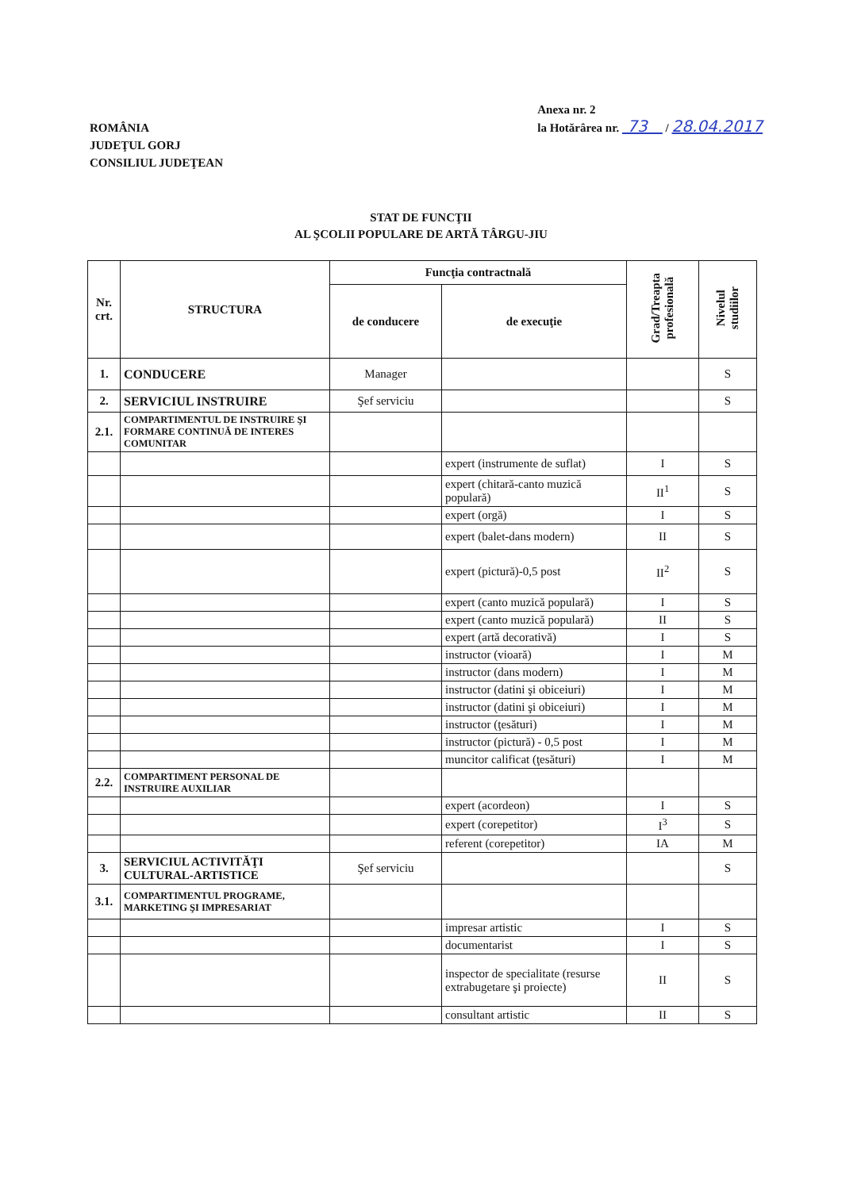ROMÂNIA
JUDEŢUL GORJ
CONSILIUL JUDEŢEAN
Anexa nr. 2
la Hotărârea nr. 73 / 28.04.2017
STAT DE FUNCŢII
AL ŞCOLII POPULARE DE ARTĂ TÂRGU-JIU
| Nr. crt. | STRUCTURA | Funcţia contractnală | | Grad/Treapta profesională | Nivelul studiilor |
| --- | --- | --- | --- | --- | --- |
| | | de conducere | de execuţie | | |
| 1. | CONDUCERE | Manager | | | S |
| 2. | SERVICIUL INSTRUIRE | Şef serviciu | | | S |
| 2.1. | COMPARTIMENTUL DE INSTRUIRE ŞI FORMARE CONTINUĂ DE INTERES COMUNITAR | | | | |
| | | | expert (instrumente de suflat) | I | S |
| | | | expert (chitară-canto muzică populară) | II<sup>1</sup> | S |
| | | | expert (orgă) | I | S |
| | | | expert (balet-dans modern) | II | S |
| | | | expert (pictură)-0,5 post | II<sup>2</sup> | S |
| | | | expert (canto muzică populară) | I | S |
| | | | expert (canto muzică populară) | II | S |
| | | | expert (artă decorativă) | I | S |
| | | | instructor (vioară) | I | M |
| | | | instructor (dans modern) | I | M |
| | | | instructor (datini şi obiceiuri) | I | M |
| | | | instructor (datini şi obiceiuri) | I | M |
| | | | instructor (ţesături) | I | M |
| | | | instructor (pictură) - 0,5 post | I | M |
| | | | muncitor calificat (ţesături) | I | M |
| 2.2. | COMPARTIMENT PERSONAL DE INSTRUIRE AUXILIAR | | | | |
| | | | expert (acordeon) | I | S |
| | | | expert (corepetitor) | I<sup>3</sup> | S |
| | | | referent (corepetitor) | IA | M |
| 3. | SERVICIUL ACTIVITĂŢI CULTURAL-ARTISTICE | Şef serviciu | | | S |
| 3.1. | COMPARTIMENTUL PROGRAME, MARKETING ŞI IMPRESARIAT | | | | |
| | | | impresar artistic | I | S |
| | | | documentarist | I | S |
| | | | inspector de specialitate (resurse extrabugetare şi proiecte) | II | S |
| | | | consultant artistic | II | S |